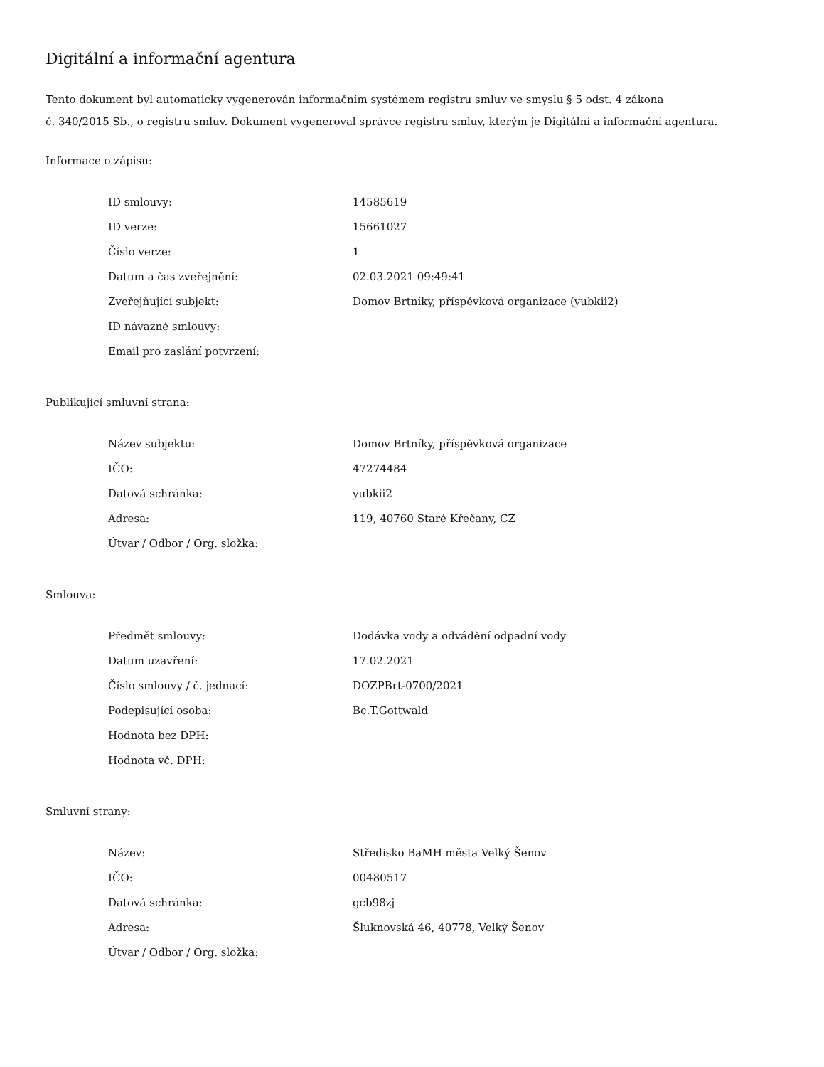Digitální a informační agentura
Tento dokument byl automaticky vygenerován informačním systémem registru smluv ve smyslu § 5 odst. 4 zákona
č. 340/2015 Sb., o registru smluv. Dokument vygeneroval správce registru smluv, kterým je Digitální a informační agentura.
Informace o zápisu:
| ID smlouvy: | 14585619 |
| ID verze: | 15661027 |
| Číslo verze: | 1 |
| Datum a čas zveřejnění: | 02.03.2021 09:49:41 |
| Zveřejňující subjekt: | Domov Brtníky, příspěvková organizace (yubkii2) |
| ID návazné smlouvy: | |
| Email pro zaslání potvrzení: | |
Publikující smluvní strana:
| Název subjektu: | Domov Brtníky, příspěvková organizace |
| IČO: | 47274484 |
| Datová schránka: | yubkii2 |
| Adresa: | 119, 40760 Staré Křečany, CZ |
| Útvar / Odbor / Org. složka: | |
Smlouva:
| Předmět smlouvy: | Dodávka vody a odvádění odpadní vody |
| Datum uzavření: | 17.02.2021 |
| Číslo smlouvy / č. jednací: | DOZPBrt-0700/2021 |
| Podepisující osoba: | Bc.T.Gottwald |
| Hodnota bez DPH: | |
| Hodnota vč. DPH: | |
Smluvní strany:
| Název: | Středisko BaMH města Velký Šenov |
| IČO: | 00480517 |
| Datová schránka: | gcb98zj |
| Adresa: | Šluknovská 46, 40778, Velký Šenov |
| Útvar / Odbor / Org. složka: | |